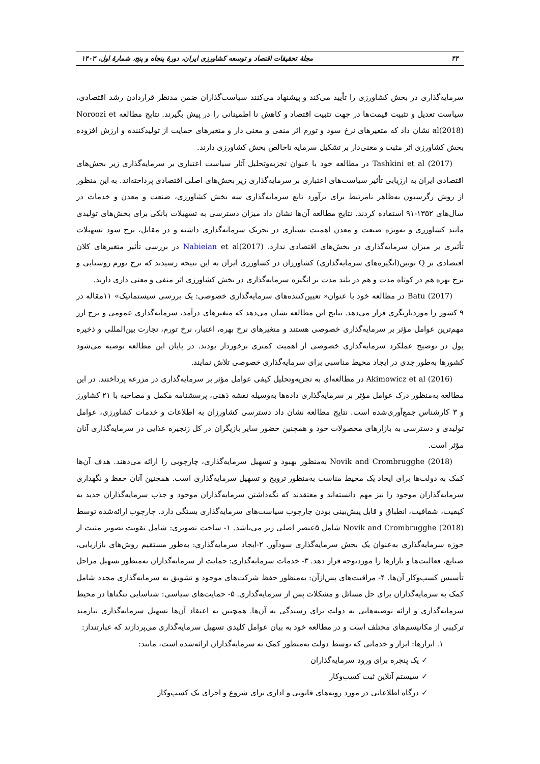۴۴ مجلهٔ تحقیقات اقتصاد و توسعه کشاورزی ایران، دورهٔ پنجاه و پنج، شمارهٔ اول، ۱۴۰۳
سرمایه‌گذاری در بخش کشاورزی را تأیید می‌کند و پیشنهاد می‌کنند سیاست‌گذاران ضمن مدنظر قراردادن رشد اقتصادی، سیاست تعدیل و تثبیت قیمت‌ها در جهت تثبیت اقتصاد و کاهش نا اطمینانی را در پیش بگیرند. نتایج مطالعه Noroozi et al(2018) نشان داد که متغیرهای نرخ سود و تورم اثر منفی و معنی دار و متغیرهای حمایت از تولیدکننده و ارزش افزوده بخش کشاورزی اثر مثبت و معنی‌دار بر تشکیل سرمایه ناخالص بخش کشاورزی دارند.
Tashkini et al (2017) در مطالعه خود با عنوان تجزیه‌وتحلیل آثار سیاست اعتباری بر سرمایه‌گذاری زیر بخش‌های اقتصادی ایران به ارزیابی تأثیر سیاست‌های اعتباری بر سرمایه‌گذاری زیر بخش‌های اصلی اقتصادی پرداخته‌اند. به این منظور از روش رگرسیون به‌ظاهر نامرتبط برای برآورد تابع سرمایه‌گذاری سه بخش کشاورزی، صنعت و معدن و خدمات در سال‌های ۱۳۵۲-۹۱ استفاده کردند. نتایج مطالعه آن‌ها نشان داد میزان دسترسی به تسهیلات بانکی برای بخش‌های تولیدی مانند کشاورزی و به‌ویژه صنعت و معدن اهمیت بسیاری در تحریک سرمایه‌گذاری داشته و در مقابل، نرخ سود تسهیلات تأثیری بر میزان سرمایه‌گذاری در بخش‌های اقتصادی ندارد. Nabieian et al(2017) در بررسی تأثیر متغیرهای کلان اقتصادی بر Q توبین(انگیزه‌های سرمایه‌گذاری) کشاورزان در کشاورزی ایران به این نتیجه رسیدند که نرخ تورم روستایی و نرخ بهره هم در کوتاه مدت و هم در بلند مدت بر انگیزه سرمایه‌گذاری در بخش کشاورزی اثر منفی و معنی داری دارند.
Batu (2017) در مطالعه خود با عنوان« تعیین‌کننده‌های سرمایه‌گذاری خصوصی: یک بررسی سیستماتیک» ۱۱مقاله در ۹ کشور را موردبازنگری قرار می‌دهد. نتایج این مطالعه نشان می‌دهد که متغیرهای درآمد، سرمایه‌گذاری عمومی و نرخ ارز مهم‌ترین عوامل مؤثر بر سرمایه‌گذاری خصوصی هستند و متغیرهای نرخ بهره، اعتبار، نرخ تورم، تجارت بین‌المللی و ذخیره پول در توضیح عملکرد سرمایه‌گذاری خصوصی از اهمیت کمتری برخوردار بودند. در پایان این مطالعه توصیه می‌شود کشورها به‌طور جدی در ایجاد محیط مناسبی برای سرمایه‌گذاری خصوصی تلاش نمایند.
Akimowicz et al (2016) در مطالعه‌ای به تجزیه‌وتحلیل کیفی عوامل مؤثر بر سرمایه‌گذاری در مزرعه پرداختند. در این مطالعه به‌منظور درک عوامل مؤثر بر سرمایه‌گذاری داده‌ها به‌وسیله نقشه ذهنی، پرسشنامه مکمل و مصاحبه با ۲۱ کشاورز و ۳ کارشناس جمع‌آوری‌شده است. نتایج مطالعه نشان داد دسترسی کشاورزان به اطلاعات و خدمات کشاورزی، عوامل تولیدی و دسترسی به بازارهای محصولات خود و همچنین حضور سایر بازیگران در کل زنجیره غذایی در سرمایه‌گذاری آنان مؤثر است.
Novik and Crombrugghe (2018) به‌منظور بهبود و تسهیل سرمایه‌گذاری، چارچوبی را ارائه می‌دهند. هدف آن‌ها کمک به دولت‌ها برای ایجاد یک محیط مناسب به‌منظور ترویج و تسهیل سرمایه‌گذاری است. همچنین آنان حفظ و نگهداری سرمایه‌گذاران موجود را نیز مهم دانسته‌اند و معتقدند که نگه‌داشتن سرمایه‌گذاران موجود و جذب سرمایه‌گذاران جدید به کیفیت، شفافیت، انطباق و قابل پیش‌بینی بودن چارچوب سیاست‌های سرمایه‌گذاری بستگی دارد. چارچوب ارائه‌شده توسط Novik and Crombrugghe (2018) شامل ۵عنصر اصلی زیر می‌باشد. ۱- ساخت تصویری: شامل تقویت تصویر مثبت از حوزه سرمایه‌گذاری به‌عنوان یک بخش سرمایه‌گذاری سودآور. ۲-ایجاد سرمایه‌گذاری: به‌طور مستقیم روش‌های بازاریابی، صنایع، فعالیت‌ها و بازارها را موردتوجه قرار دهد. ۳- خدمات سرمایه‌گذاری: حمایت از سرمایه‌گذاران به‌منظور تسهیل مراحل تأسیس کسب‌وکار آن‌ها. ۴- مراقبت‌های پس‌ازآن: به‌منظور حفظ شرکت‌های موجود و تشویق به سرمایه‌گذاری مجدد شامل کمک به سرمایه‌گذاران برای حل مسائل و مشکلات پس از سرمایه‌گذاری. ۵- حمایت‌های سیاسی: شناسایی تنگناها در محیط سرمایه‌گذاری و ارائه توصیه‌هایی به دولت برای رسیدگی به آن‌ها. همچنین به اعتقاد آن‌ها تسهیل سرمایه‌گذاری نیازمند ترکیبی از مکانیسم‌های مختلف است و در مطالعه خود به بیان عوامل کلیدی تسهیل سرمایه‌گذاری می‌پردازند که عبارتنداز:
۱. ابزارها: ابزار و خدماتی که توسط دولت به‌منظور کمک به سرمایه‌گذاران ارائه‌شده است، مانند:
✓ یک پنجره برای ورود سرمایه‌گذاران
✓ سیستم آنلاین ثبت کسب‌وکار
✓ درگاه اطلاعاتی در مورد رویه‌های قانونی و اداری برای شروع و اجرای یک کسب‌وکار